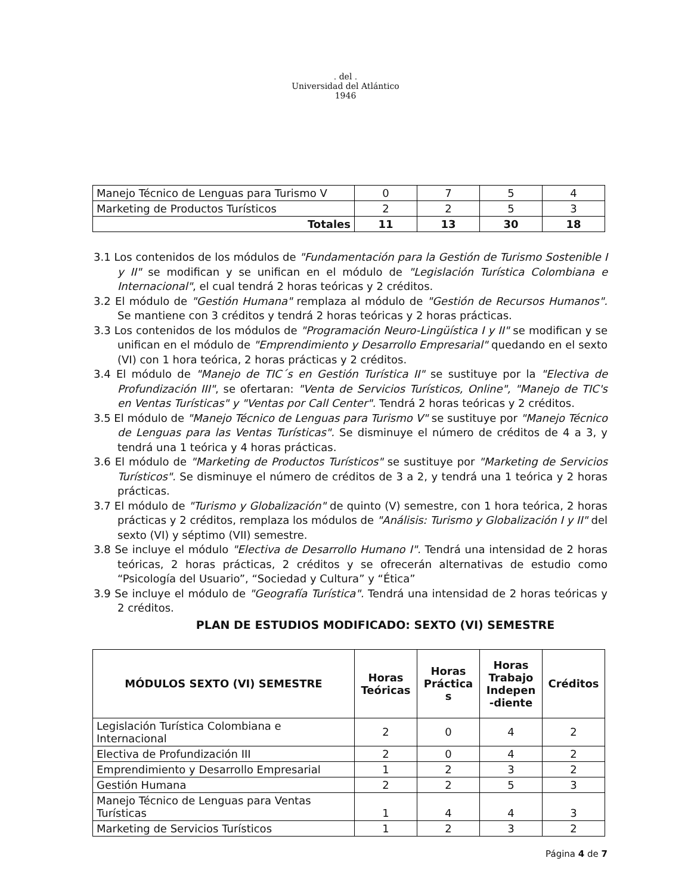. del .
Universidad del Atlántico
1946
| Manejo Técnico de Lenguas para Turismo V | 0 | 7 | 5 | 4 |
| Marketing de Productos Turísticos | 2 | 2 | 5 | 3 |
| Totales | 11 | 13 | 30 | 18 |
3.1 Los contenidos de los módulos de "Fundamentación para la Gestión de Turismo Sostenible I y II" se modifican y se unifican en el módulo de "Legislación Turística Colombiana e Internacional", el cual tendrá 2 horas teóricas y 2 créditos.
3.2 El módulo de "Gestión Humana" remplaza al módulo de "Gestión de Recursos Humanos". Se mantiene con 3 créditos y tendrá 2 horas teóricas y 2 horas prácticas.
3.3 Los contenidos de los módulos de "Programación Neuro-Lingüística I y II" se modifican y se unifican en el módulo de "Emprendimiento y Desarrollo Empresarial" quedando en el sexto (VI) con 1 hora teórica, 2 horas prácticas y 2 créditos.
3.4 El módulo de "Manejo de TIC´s en Gestión Turística II" se sustituye por la "Electiva de Profundización III", se ofertaran: "Venta de Servicios Turísticos, Online", "Manejo de TIC's en Ventas Turísticas" y "Ventas por Call Center". Tendrá 2 horas teóricas y 2 créditos.
3.5 El módulo de "Manejo Técnico de Lenguas para Turismo V" se sustituye por "Manejo Técnico de Lenguas para las Ventas Turísticas". Se disminuye el número de créditos de 4 a 3, y tendrá una 1 teórica y 4 horas prácticas.
3.6 El módulo de "Marketing de Productos Turísticos" se sustituye por "Marketing de Servicios Turísticos". Se disminuye el número de créditos de 3 a 2, y tendrá una 1 teórica y 2 horas prácticas.
3.7 El módulo de "Turismo y Globalización" de quinto (V) semestre, con 1 hora teórica, 2 horas prácticas y 2 créditos, remplaza los módulos de "Análisis: Turismo y Globalización I y II" del sexto (VI) y séptimo (VII) semestre.
3.8 Se incluye el módulo "Electiva de Desarrollo Humano I". Tendrá una intensidad de 2 horas teóricas, 2 horas prácticas, 2 créditos y se ofrecerán alternativas de estudio como “Psicología del Usuario”, “Sociedad y Cultura” y “Ética”
3.9 Se incluye el módulo de "Geografía Turística". Tendrá una intensidad de 2 horas teóricas y 2 créditos.
PLAN DE ESTUDIOS MODIFICADO: SEXTO (VI) SEMESTRE
| MÓDULOS SEXTO (VI) SEMESTRE | Horas Teóricas | Horas Práctica s | Horas Trabajo Indepen -diente | Créditos |
| --- | --- | --- | --- | --- |
| Legislación Turística Colombiana e Internacional | 2 | 0 | 4 | 2 |
| Electiva de Profundización III | 2 | 0 | 4 | 2 |
| Emprendimiento y Desarrollo Empresarial | 1 | 2 | 3 | 2 |
| Gestión Humana | 2 | 2 | 5 | 3 |
| Manejo Técnico de Lenguas para Ventas Turísticas | 1 | 4 | 4 | 3 |
| Marketing de Servicios Turísticos | 1 | 2 | 3 | 2 |
Página 4 de 7